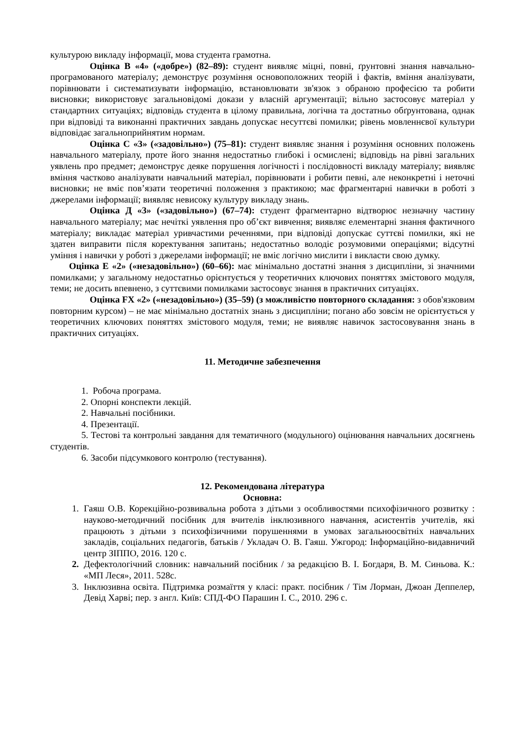культурою викладу інформації, мова студента грамотна.
Оцінка В «4» («добре») (82–89): студент виявляє міцні, повні, ґрунтовні знання навчально-програмованого матеріалу; демонструє розуміння основоположних теорій і фактів, вміння аналізувати, порівнювати і систематизувати інформацію, встановлювати зв'язок з обраною професією та робити висновки; використовує загальновідомі докази у власній аргументації; вільно застосовує матеріал у стандартних ситуаціях; відповідь студента в цілому правильна, логічна та достатньо обґрунтована, однак при відповіді та виконанні практичних завдань допускає несуттєві помилки; рівень мовленнєвої культури відповідає загальноприйнятим нормам.
Оцінка С «3» («задовільно») (75–81): студент виявляє знання і розуміння основних положень навчального матеріалу, проте його знання недостатньо глибокі і осмислені; відповідь на рівні загальних уявлень про предмет; демонструє деяке порушення логічності і послідовності викладу матеріалу; виявляє вміння частково аналізувати навчальний матеріал, порівнювати і робити певні, але неконкретні і неточні висновки; не вміє пов’язати теоретичні положення з практикою; має фрагментарні навички в роботі з джерелами інформації; виявляє невисоку культуру викладу знань.
Оцінка Д «3» («задовільно») (67–74): студент фрагментарно відтворює незначну частину навчального матеріалу; має нечіткі уявлення про об’єкт вивчення; виявляє елементарні знання фактичного матеріалу; викладає матеріал уривчастими реченнями, при відповіді допускає суттєві помилки, які не здатен виправити після коректування запитань; недостатньо володіє розумовими операціями; відсутні уміння і навички у роботі з джерелами інформації; не вміє логічно мислити і викласти свою думку.
Оцінка Е «2» («незадовільно») (60–66): має мінімально достатні знання з дисципліни, зі значними помилками; у загальному недостатньо орієнтується у теоретичних ключових поняттях змістового модуля, теми; не досить впевнено, з суттєвими помилками застосовує знання в практичних ситуаціях.
Оцінка FX «2» («незадовільно») (35–59) (з можливістю повторного складання: з обов'язковим повторним курсом) – не має мінімально достатніх знань з дисципліни; погано або зовсім не орієнтується у теоретичних ключових поняттях змістового модуля, теми; не виявляє навичок застосовування знань в практичних ситуаціях.
11. Методичне забезпечення
1. Робоча програма.
2. Опорні конспекти лекцій.
2. Навчальні посібники.
4. Презентації.
5. Тестові та контрольні завдання для тематичного (модульного) оцінювання навчальних досягнень студентів.
6. Засоби підсумкового контролю (тестування).
12. Рекомендована література
Основна:
1. Гаяш О.В. Корекційно-розвивальна робота з дітьми з особливостями психофізичного розвитку : науково-методичний посібник для вчителів інклюзивного навчання, асистентів учителів, які працюють з дітьми з психофізичними порушеннями в умовах загальноосвітніх навчальних закладів, соціальних педагогів, батьків / Укладач О. В. Гаяш. Ужгород: Інформаційно-видавничий центр ЗІППО, 2016. 120 с.
2. Дефектологічний словник: навчальний посібник / за редакцією В. І. Богдаря, В. М. Синьова. К.: «МП Леся», 2011. 528с.
3. Інклюзивна освіта. Підтримка розмаїття у класі: практ. посібник / Тім Лорман, Джоан Деппелер, Девід Харві; пер. з англ. Київ: СПД-ФО Парашин І. С., 2010. 296 с.